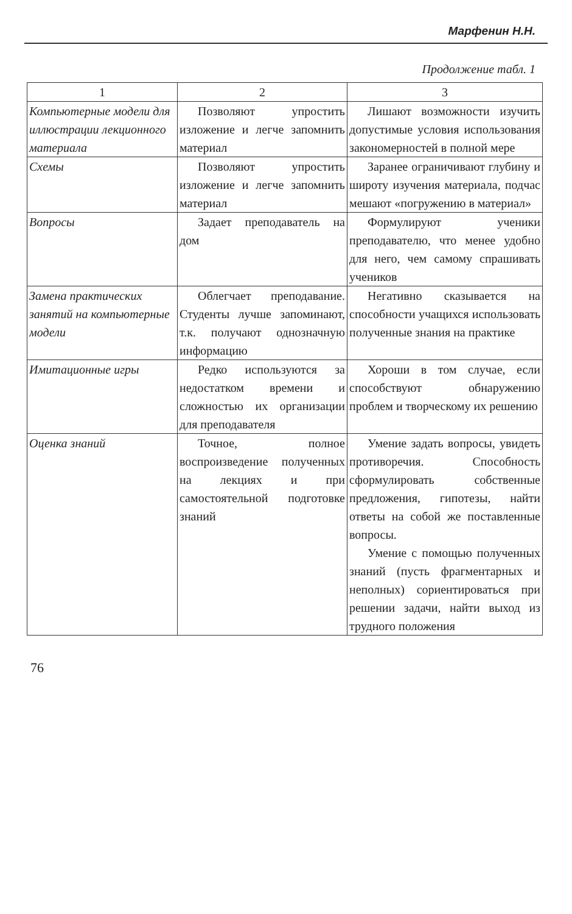Марфенин Н.Н.
Продолжение табл. 1
| 1 | 2 | 3 |
| --- | --- | --- |
| Компьютерные модели для иллюстрации лекционного материала | Позволяют упростить изложение и легче запомнить материал | Лишают возможности изучить допустимые условия использования закономерностей в полной мере |
| Схемы | Позволяют упростить изложение и легче запомнить материал | Заранее ограничивают глубину и широту изучения материала, подчас мешают «погружению в материал» |
| Вопросы | Задает преподаватель на дом | Формулируют ученики преподавателю, что менее удобно для него, чем самому спрашивать учеников |
| Замена практических занятий на компьютерные модели | Облегчает преподавание. Студенты лучше запоминают, т.к. получают однозначную информацию | Негативно сказывается на способности учащихся использовать полученные знания на практике |
| Имитационные игры | Редко используются за недостатком времени и сложностью их организации для преподавателя | Хороши в том случае, если способствуют обнаружению проблем и творческому их решению |
| Оценка знаний | Точное, полное воспроизведение полученных на лекциях и при самостоятельной подготовке знаний | Умение задать вопросы, увидеть противоречия. Способность сформулировать собственные предложения, гипотезы, найти ответы на собой же поставленные вопросы. Умение с помощью полученных знаний (пусть фрагментарных и неполных) сориентироваться при решении задачи, найти выход из трудного положения |
76